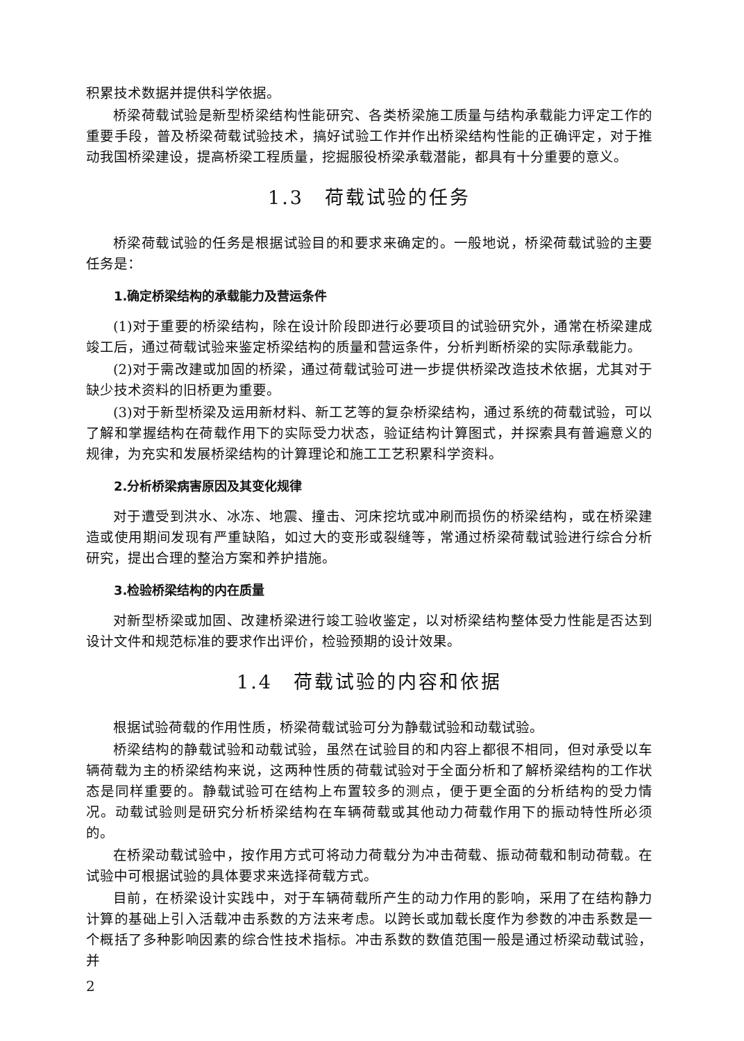积累技术数据并提供科学依据。
桥梁荷载试验是新型桥梁结构性能研究、各类桥梁施工质量与结构承载能力评定工作的重要手段，普及桥梁荷载试验技术，搞好试验工作并作出桥梁结构性能的正确评定，对于推动我国桥梁建设，提高桥梁工程质量，挖掘服役桥梁承载潜能，都具有十分重要的意义。
1.3　荷载试验的任务
桥梁荷载试验的任务是根据试验目的和要求来确定的。一般地说，桥梁荷载试验的主要任务是：
1.确定桥梁结构的承载能力及营运条件
(1)对于重要的桥梁结构，除在设计阶段即进行必要项目的试验研究外，通常在桥梁建成竣工后，通过荷载试验来鉴定桥梁结构的质量和营运条件，分析判断桥梁的实际承载能力。
(2)对于需改建或加固的桥梁，通过荷载试验可进一步提供桥梁改造技术依据，尤其对于缺少技术资料的旧桥更为重要。
(3)对于新型桥梁及运用新材料、新工艺等的复杂桥梁结构，通过系统的荷载试验，可以了解和掌握结构在荷载作用下的实际受力状态，验证结构计算图式，并探索具有普遍意义的规律，为充实和发展桥梁结构的计算理论和施工工艺积累科学资料。
2.分析桥梁病害原因及其变化规律
对于遭受到洪水、冰冻、地震、撞击、河床挖坑或冲刷而损伤的桥梁结构，或在桥梁建造或使用期间发现有严重缺陷，如过大的变形或裂缝等，常通过桥梁荷载试验进行综合分析研究，提出合理的整治方案和养护措施。
3.检验桥梁结构的内在质量
对新型桥梁或加固、改建桥梁进行竣工验收鉴定，以对桥梁结构整体受力性能是否达到设计文件和规范标准的要求作出评价，检验预期的设计效果。
1.4　荷载试验的内容和依据
根据试验荷载的作用性质，桥梁荷载试验可分为静载试验和动载试验。
桥梁结构的静载试验和动载试验，虽然在试验目的和内容上都很不相同，但对承受以车辆荷载为主的桥梁结构来说，这两种性质的荷载试验对于全面分析和了解桥梁结构的工作状态是同样重要的。静载试验可在结构上布置较多的测点，便于更全面的分析结构的受力情况。动载试验则是研究分析桥梁结构在车辆荷载或其他动力荷载作用下的振动特性所必须的。
在桥梁动载试验中，按作用方式可将动力荷载分为冲击荷载、振动荷载和制动荷载。在试验中可根据试验的具体要求来选择荷载方式。
目前，在桥梁设计实践中，对于车辆荷载所产生的动力作用的影响，采用了在结构静力计算的基础上引入活载冲击系数的方法来考虑。以跨长或加载长度作为参数的冲击系数是一个概括了多种影响因素的综合性技术指标。冲击系数的数值范围一般是通过桥梁动载试验，并
2